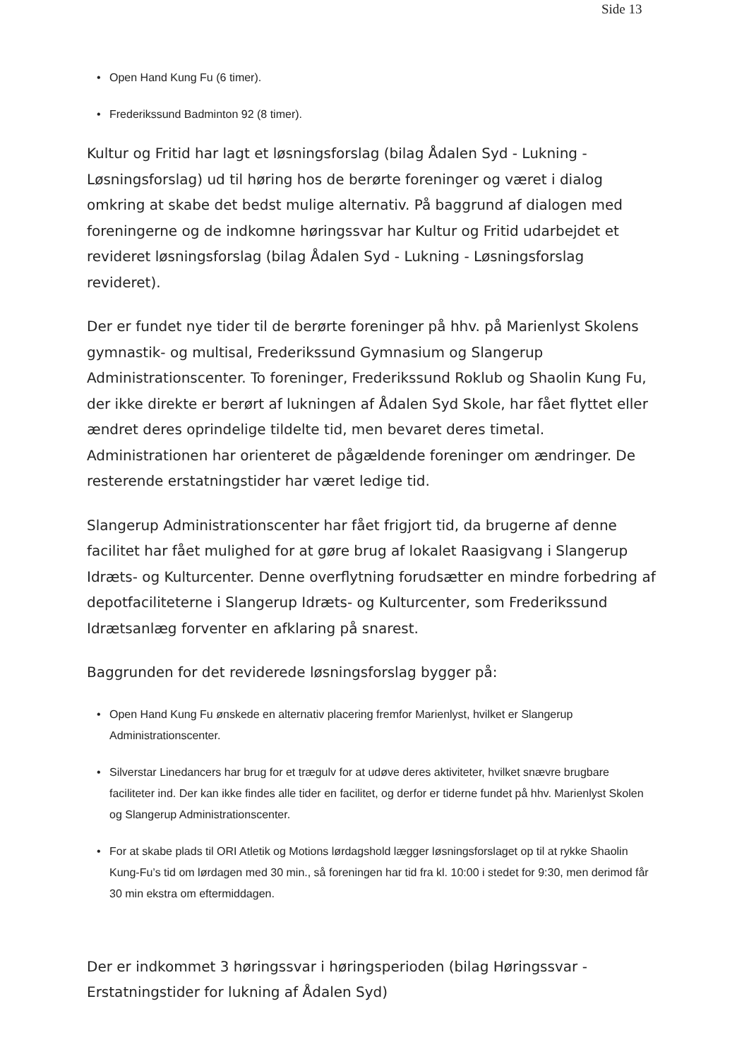Side 13
• Open Hand Kung Fu (6 timer).
• Frederikssund Badminton 92 (8 timer).
Kultur og Fritid har lagt et løsningsforslag (bilag Ådalen Syd - Lukning - Løsningsforslag) ud til høring hos de berørte foreninger og været i dialog omkring at skabe det bedst mulige alternativ. På baggrund af dialogen med foreningerne og de indkomne høringssvar har Kultur og Fritid udarbejdet et revideret løsningsforslag (bilag Ådalen Syd - Lukning - Løsningsforslag revideret).
Der er fundet nye tider til de berørte foreninger på hhv. på Marienlyst Skolens gymnastik- og multisal, Frederikssund Gymnasium og Slangerup Administrationscenter. To foreninger, Frederikssund Roklub og Shaolin Kung Fu, der ikke direkte er berørt af lukningen af Ådalen Syd Skole, har fået flyttet eller ændret deres oprindelige tildelte tid, men bevaret deres timetal. Administrationen har orienteret de pågældende foreninger om ændringer. De resterende erstatningstider har været ledige tid.
Slangerup Administrationscenter har fået frigjort tid, da brugerne af denne facilitet har fået mulighed for at gøre brug af lokalet Raasigvang i Slangerup Idræts- og Kulturcenter. Denne overflytning forudsætter en mindre forbedring af depotfaciliteterne i Slangerup Idræts- og Kulturcenter, som Frederikssund Idrætsanlæg forventer en afklaring på snarest.
Baggrunden for det reviderede løsningsforslag bygger på:
• Open Hand Kung Fu ønskede en alternativ placering fremfor Marienlyst, hvilket er Slangerup Administrationscenter.
• Silverstar Linedancers har brug for et trægulv for at udøve deres aktiviteter, hvilket snævre brugbare faciliteter ind. Der kan ikke findes alle tider en facilitet, og derfor er tiderne fundet på hhv. Marienlyst Skolen og Slangerup Administrationscenter.
• For at skabe plads til ORI Atletik og Motions lørdagshold lægger løsningsforslaget op til at rykke Shaolin Kung-Fu’s tid om lørdagen med 30 min., så foreningen har tid fra kl. 10:00 i stedet for 9:30, men derimod får 30 min ekstra om eftermiddagen.
Der er indkommet 3 høringssvar i høringsperioden (bilag Høringssvar - Erstatningstider for lukning af Ådalen Syd)